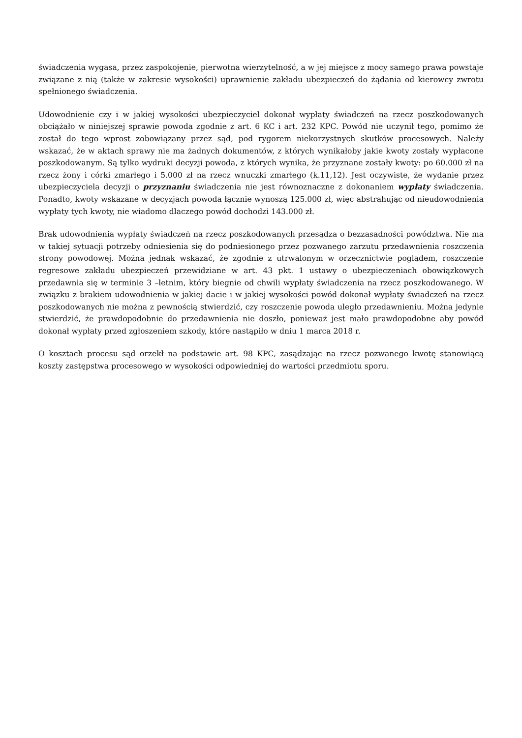świadczenia wygasa, przez zaspokojenie, pierwotna wierzytelność, a w jej miejsce z mocy samego prawa powstaje związane z nią (także w zakresie wysokości) uprawnienie zakładu ubezpieczeń do żądania od kierowcy zwrotu spełnionego świadczenia.
Udowodnienie czy i w jakiej wysokości ubezpieczyciel dokonał wypłaty świadczeń na rzecz poszkodowanych obciążało w niniejszej sprawie powoda zgodnie z art. 6 KC i art. 232 KPC. Powód nie uczynił tego, pomimo że został do tego wprost zobowiązany przez sąd, pod rygorem niekorzystnych skutków procesowych. Należy wskazać, że w aktach sprawy nie ma żadnych dokumentów, z których wynikałoby jakie kwoty zostały wypłacone poszkodowanym. Są tylko wydruki decyzji powoda, z których wynika, że przyznane zostały kwoty: po 60.000 zł na rzecz żony i córki zmarłego i 5.000 zł na rzecz wnuczki zmarłego (k.11,12). Jest oczywiste, że wydanie przez ubezpieczyciela decyzji o przyznaniu świadczenia nie jest równoznaczne z dokonaniem wypłaty świadczenia. Ponadto, kwoty wskazane w decyzjach powoda łącznie wynoszą 125.000 zł, więc abstrahując od nieudowodnienia wypłaty tych kwoty, nie wiadomo dlaczego powód dochodzi 143.000 zł.
Brak udowodnienia wypłaty świadczeń na rzecz poszkodowanych przesądza o bezzasadności powództwa. Nie ma w takiej sytuacji potrzeby odniesienia się do podniesionego przez pozwanego zarzutu przedawnienia roszczenia strony powodowej. Można jednak wskazać, że zgodnie z utrwalonym w orzecznictwie poglądem, roszczenie regresowe zakładu ubezpieczeń przewidziane w art. 43 pkt. 1 ustawy o ubezpieczeniach obowiązkowych przedawnia się w terminie 3 –letnim, który biegnie od chwili wypłaty świadczenia na rzecz poszkodowanego. W związku z brakiem udowodnienia w jakiej dacie i w jakiej wysokości powód dokonał wypłaty świadczeń na rzecz poszkodowanych nie można z pewnością stwierdzić, czy roszczenie powoda uległo przedawnieniu. Można jedynie stwierdzić, że prawdopodobnie do przedawnienia nie doszło, ponieważ jest mało prawdopodobne aby powód dokonał wypłaty przed zgłoszeniem szkody, które nastąpiło w dniu 1 marca 2018 r.
O kosztach procesu sąd orzekł na podstawie art. 98 KPC, zasądzając na rzecz pozwanego kwotę stanowiącą koszty zastępstwa procesowego w wysokości odpowiedniej do wartości przedmiotu sporu.